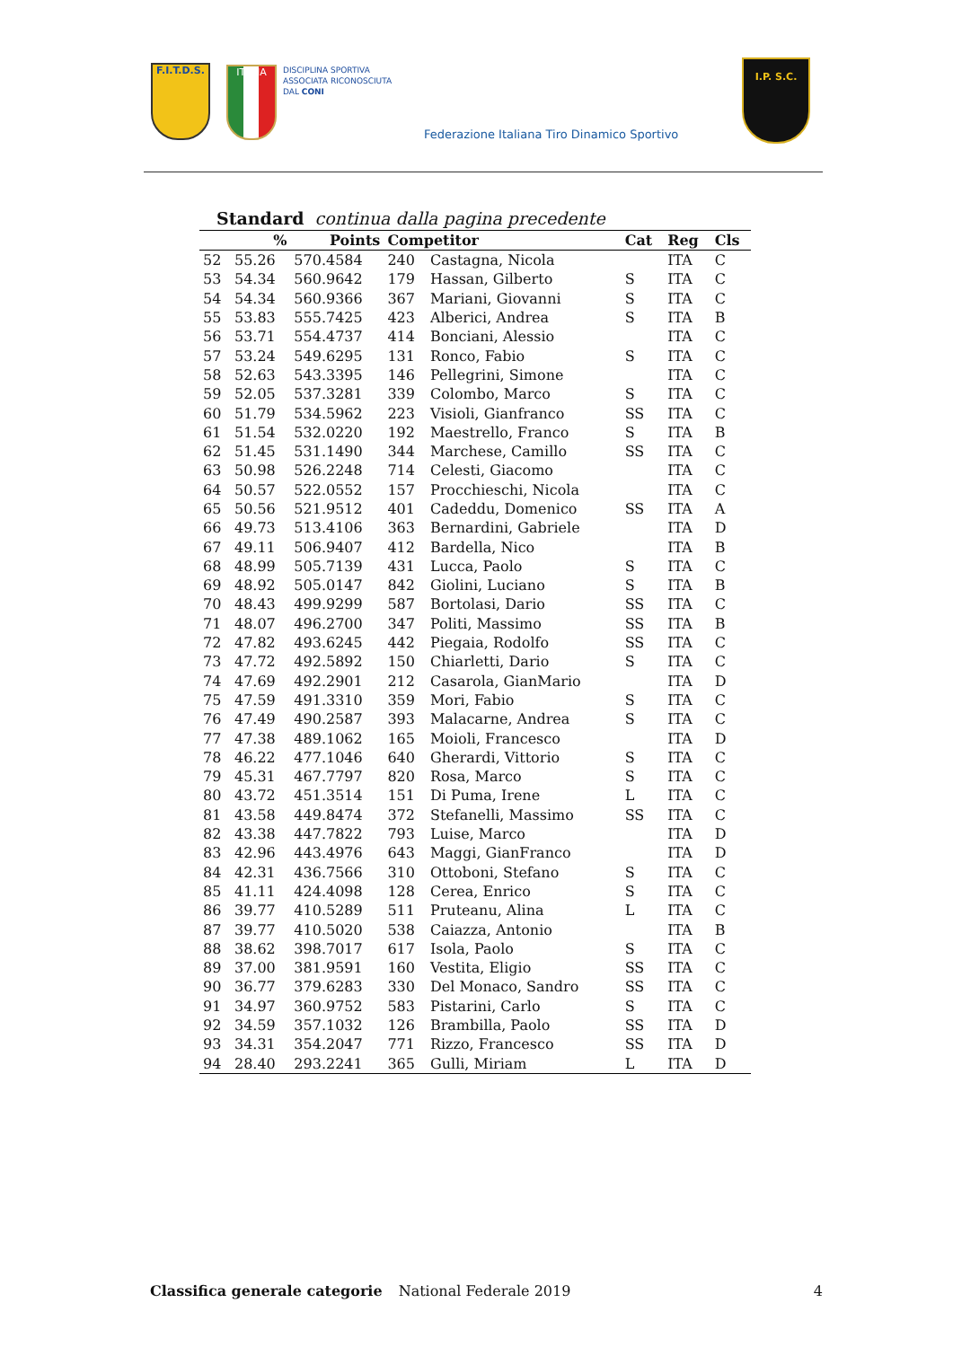F.I.T.D.S.
ITALIA
DISCIPLINA SPORTIVA
ASSOCIATA RICONOSCIUTA
DAL CONI
Federazione Italiana Tiro Dinamico Sportivo
I.P. S.C.
Standard continua dalla pagina precedente
| | % | Points | Competitor | | Cat | Reg | Cls |
| --- | --- | --- | --- | --- | --- | --- | --- |
| 52 | 55.26 | 570.4584 | 240 | Castagna, Nicola | | ITA | C |
| 53 | 54.34 | 560.9642 | 179 | Hassan, Gilberto | S | ITA | C |
| 54 | 54.34 | 560.9366 | 367 | Mariani, Giovanni | S | ITA | C |
| 55 | 53.83 | 555.7425 | 423 | Alberici, Andrea | S | ITA | B |
| 56 | 53.71 | 554.4737 | 414 | Bonciani, Alessio | | ITA | C |
| 57 | 53.24 | 549.6295 | 131 | Ronco, Fabio | S | ITA | C |
| 58 | 52.63 | 543.3395 | 146 | Pellegrini, Simone | | ITA | C |
| 59 | 52.05 | 537.3281 | 339 | Colombo, Marco | S | ITA | C |
| 60 | 51.79 | 534.5962 | 223 | Visioli, Gianfranco | SS | ITA | C |
| 61 | 51.54 | 532.0220 | 192 | Maestrello, Franco | S | ITA | B |
| 62 | 51.45 | 531.1490 | 344 | Marchese, Camillo | SS | ITA | C |
| 63 | 50.98 | 526.2248 | 714 | Celesti, Giacomo | | ITA | C |
| 64 | 50.57 | 522.0552 | 157 | Procchieschi, Nicola | | ITA | C |
| 65 | 50.56 | 521.9512 | 401 | Cadeddu, Domenico | SS | ITA | A |
| 66 | 49.73 | 513.4106 | 363 | Bernardini, Gabriele | | ITA | D |
| 67 | 49.11 | 506.9407 | 412 | Bardella, Nico | | ITA | B |
| 68 | 48.99 | 505.7139 | 431 | Lucca, Paolo | S | ITA | C |
| 69 | 48.92 | 505.0147 | 842 | Giolini, Luciano | S | ITA | B |
| 70 | 48.43 | 499.9299 | 587 | Bortolasi, Dario | SS | ITA | C |
| 71 | 48.07 | 496.2700 | 347 | Politi, Massimo | SS | ITA | B |
| 72 | 47.82 | 493.6245 | 442 | Piegaia, Rodolfo | SS | ITA | C |
| 73 | 47.72 | 492.5892 | 150 | Chiarletti, Dario | S | ITA | C |
| 74 | 47.69 | 492.2901 | 212 | Casarola, GianMario | | ITA | D |
| 75 | 47.59 | 491.3310 | 359 | Mori, Fabio | S | ITA | C |
| 76 | 47.49 | 490.2587 | 393 | Malacarne, Andrea | S | ITA | C |
| 77 | 47.38 | 489.1062 | 165 | Moioli, Francesco | | ITA | D |
| 78 | 46.22 | 477.1046 | 640 | Gherardi, Vittorio | S | ITA | C |
| 79 | 45.31 | 467.7797 | 820 | Rosa, Marco | S | ITA | C |
| 80 | 43.72 | 451.3514 | 151 | Di Puma, Irene | L | ITA | C |
| 81 | 43.58 | 449.8474 | 372 | Stefanelli, Massimo | SS | ITA | C |
| 82 | 43.38 | 447.7822 | 793 | Luise, Marco | | ITA | D |
| 83 | 42.96 | 443.4976 | 643 | Maggi, GianFranco | | ITA | D |
| 84 | 42.31 | 436.7566 | 310 | Ottoboni, Stefano | S | ITA | C |
| 85 | 41.11 | 424.4098 | 128 | Cerea, Enrico | S | ITA | C |
| 86 | 39.77 | 410.5289 | 511 | Pruteanu, Alina | L | ITA | C |
| 87 | 39.77 | 410.5020 | 538 | Caiazza, Antonio | | ITA | B |
| 88 | 38.62 | 398.7017 | 617 | Isola, Paolo | S | ITA | C |
| 89 | 37.00 | 381.9591 | 160 | Vestita, Eligio | SS | ITA | C |
| 90 | 36.77 | 379.6283 | 330 | Del Monaco, Sandro | SS | ITA | C |
| 91 | 34.97 | 360.9752 | 583 | Pistarini, Carlo | S | ITA | C |
| 92 | 34.59 | 357.1032 | 126 | Brambilla, Paolo | SS | ITA | D |
| 93 | 34.31 | 354.2047 | 771 | Rizzo, Francesco | SS | ITA | D |
| 94 | 28.40 | 293.2241 | 365 | Gulli, Miriam | L | ITA | D |
Classifica generale categorie National Federale 2019 4